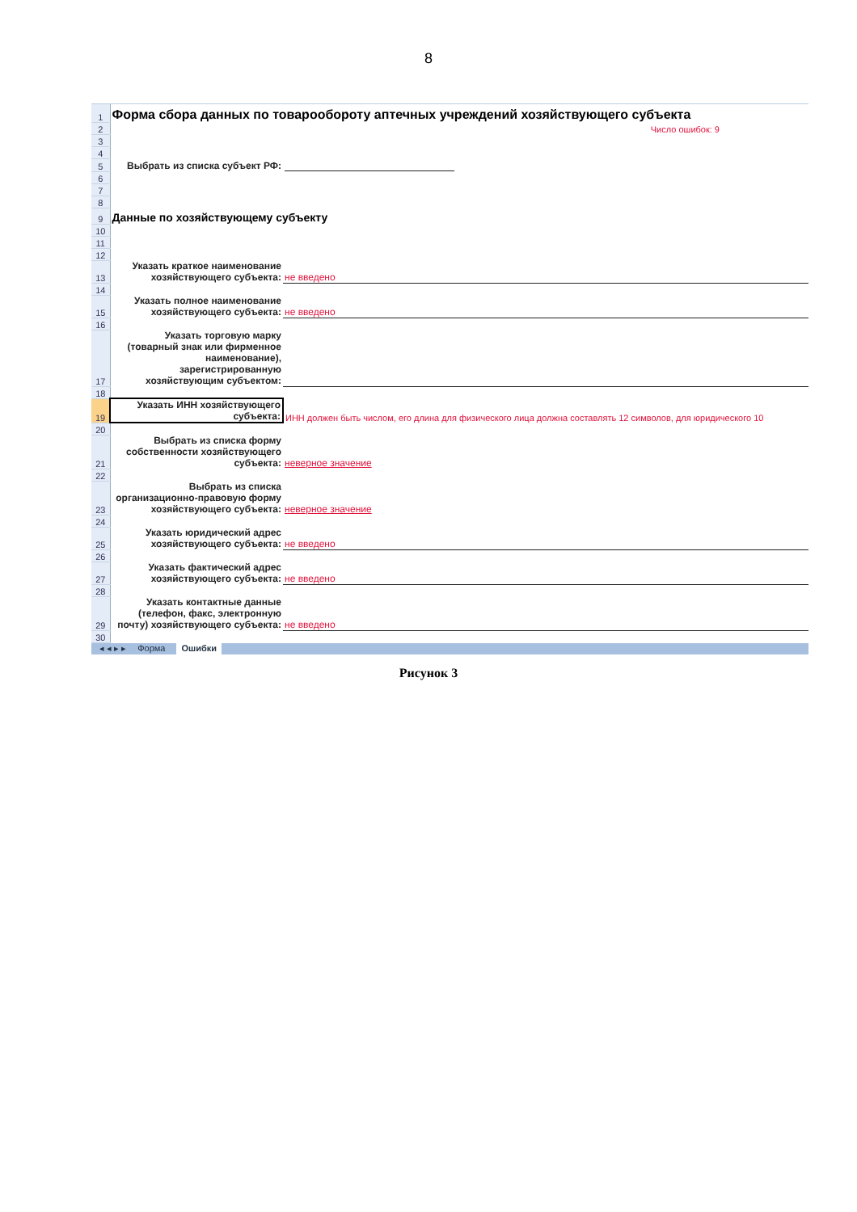8
| 1 | Форма сбора данных по товарообороту аптечных учреждений хозяйствующего субъекта | |
| 2 | | Число ошибок: 9 |
| 3 | | |
| 4 | | |
| 5 | Выбрать из списка субъект РФ: | |
| 6 | | |
| 7 | | |
| 8 | | |
| 9 | Данные по хозяйствующему субъекту | |
| 10 | | |
| 11 | | |
| 12 | | |
| 13 | Указать краткое наименование хозяйствующего субъекта: | не введено |
| 14 | | |
| 15 | Указать полное наименование хозяйствующего субъекта: | не введено |
| 16 | | |
| 17 | Указать торговую марку (товарный знак или фирменное наименование), зарегистрированную хозяйствующим субъектом: | |
| 18 | | |
| 19 | Указать ИНН хозяйствующего субъекта: | ИНН должен быть числом, его длина для физического лица должна составлять 12 символов, для юридического 10 |
| 20 | | |
| 21 | Выбрать из списка форму собственности хозяйствующего субъекта: | неверное значение |
| 22 | | |
| 23 | Выбрать из списка организационно-правовую форму хозяйствующего субъекта: | неверное значение |
| 24 | | |
| 25 | Указать юридический адрес хозяйствующего субъекта: | не введено |
| 26 | | |
| 27 | Указать фактический адрес хозяйствующего субъекта: | не введено |
| 28 | | |
| 29 | Указать контактные данные (телефон, факс, электронную почту) хозяйствующего субъекта: | не введено |
| 30 | | |
◂ ◂ ▸ ▸ Форма Ошибки
Рисунок 3